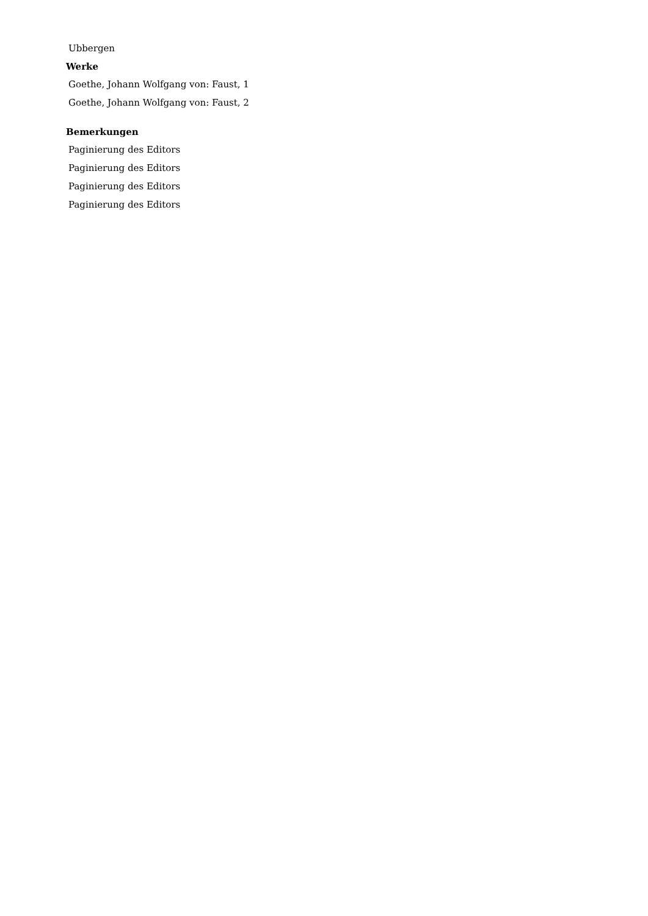Ubbergen
Werke
Goethe, Johann Wolfgang von: Faust, 1
Goethe, Johann Wolfgang von: Faust, 2
Bemerkungen
Paginierung des Editors
Paginierung des Editors
Paginierung des Editors
Paginierung des Editors